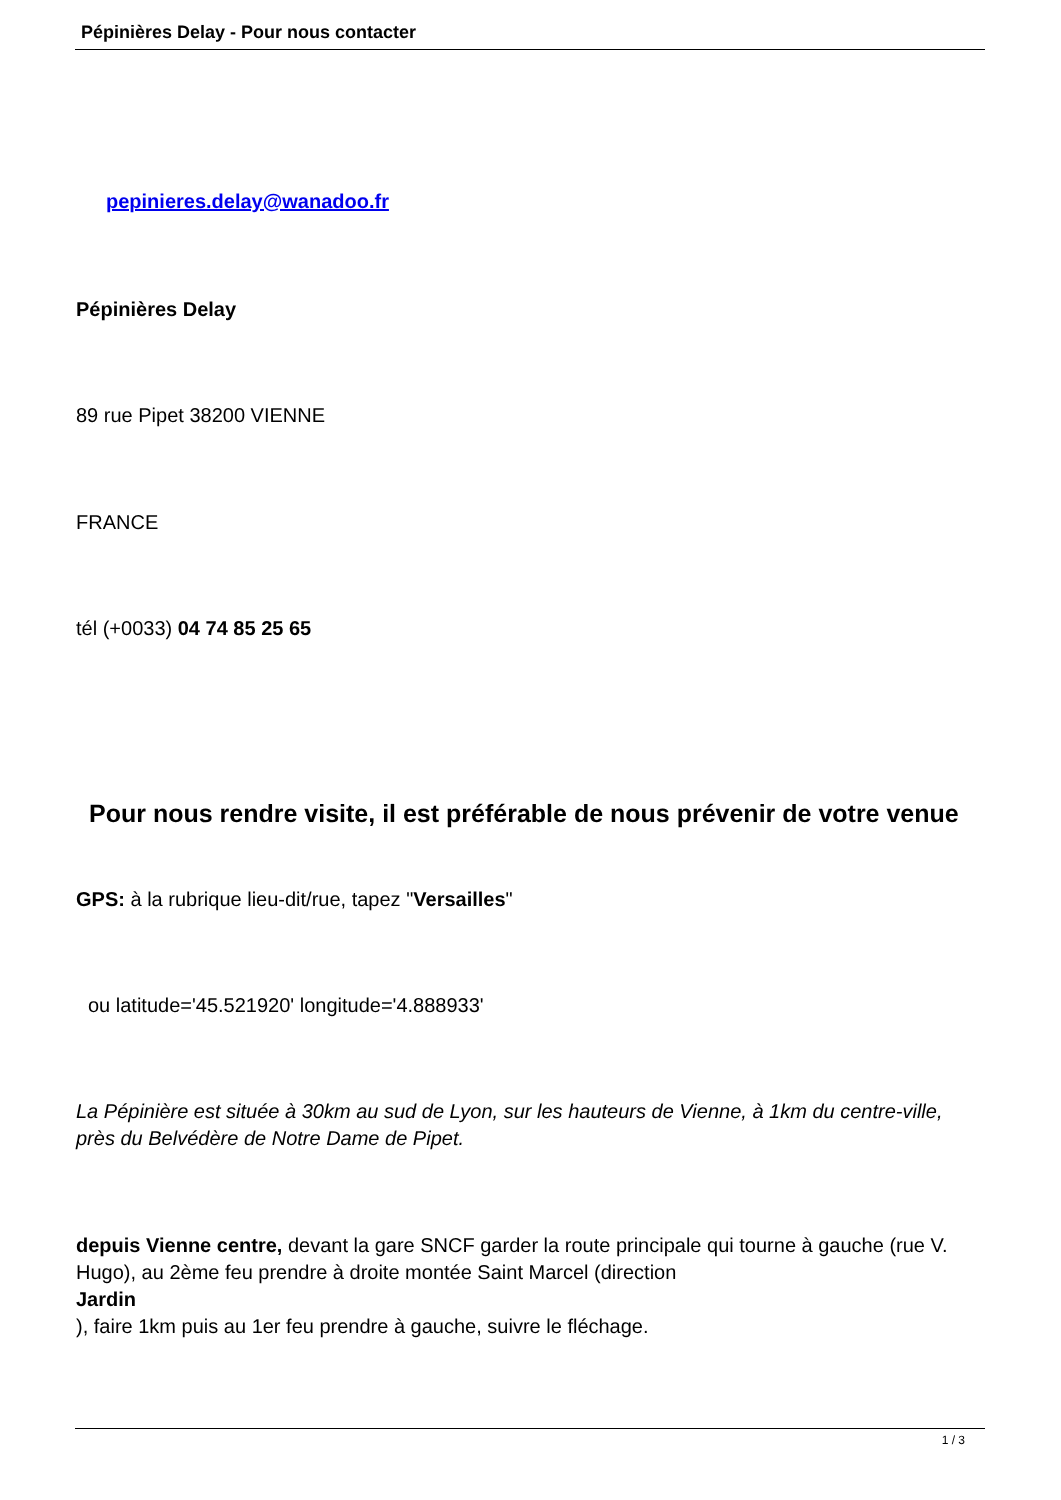Pépinières Delay - Pour nous contacter
pepinieres.delay@wanadoo.fr
Pépinières Delay
89 rue Pipet 38200 VIENNE
FRANCE
tél (+0033) 04 74 85 25 65
Pour nous rendre visite, il est préférable de nous prévenir de votre venue
GPS: à la rubrique lieu-dit/rue, tapez "Versailles"
ou latitude='45.521920' longitude='4.888933'
La Pépinière est située à 30km au sud de Lyon, sur les hauteurs de Vienne, à 1km du centre-ville, près du Belvédère de Notre Dame de Pipet.
depuis Vienne centre, devant la gare SNCF garder la route principale qui tourne à gauche (rue V. Hugo), au 2ème feu prendre à droite montée Saint Marcel (direction
Jardin
), faire 1km puis au 1er feu prendre à gauche, suivre le fléchage.
1 / 3